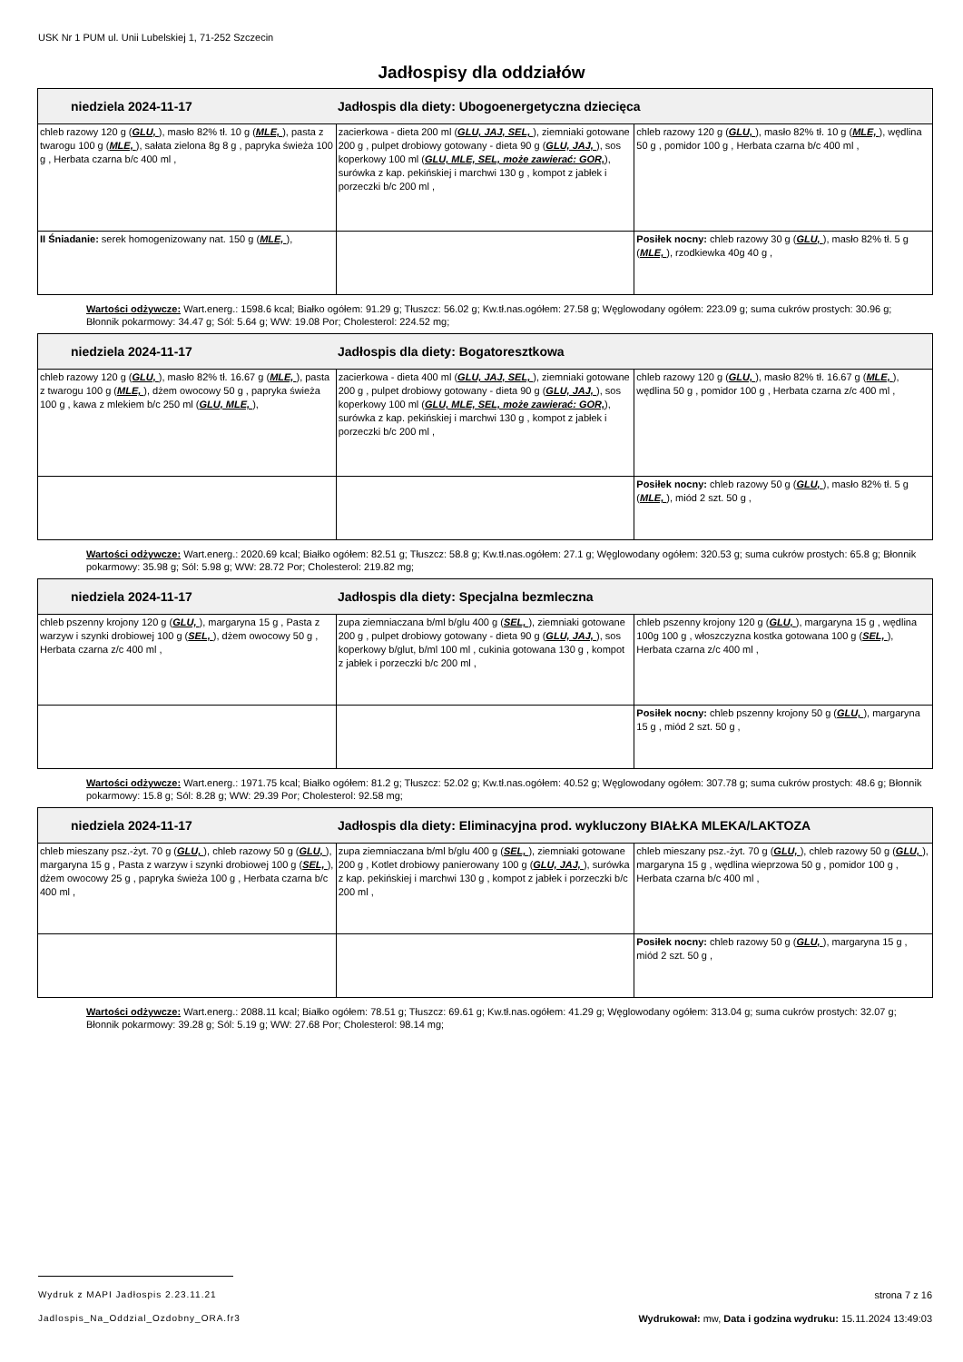USK Nr 1 PUM ul. Unii Lubelskiej 1, 71-252 Szczecin
Jadłospisy dla oddziałów
| niedziela 2024-11-17 Jadłospis dla diety: Ubogoenergetyczna dziecięca | | |
| chleb razowy 120 g ( GLU, ), masło 82% tł. 10 g ( MLE, ), pasta z twarogu 100 g ( MLE, ), sałata zielona 8g 8 g , papryka świeża 100 g , Herbata czarna b/c 400 ml , | zacierkowa - dieta 200 ml ( GLU, JAJ, SEL, ), ziemniaki gotowane 200 g , pulpet drobiowy gotowany - dieta 90 g ( GLU, JAJ, ), sos koperkowy 100 ml ( GLU, MLE, SEL, może zawierać: GOR, ), surówka z kap. pekińskiej i marchwi 130 g , kompot z jabłek i porzeczki b/c 200 ml , | chleb razowy 120 g ( GLU, ), masło 82% tł. 10 g ( MLE, ), wędlina 50 g , pomidor 100 g , Herbata czarna b/c 400 ml , |
| II Śniadanie: serek homogenizowany nat. 150 g ( MLE, ), | | Posiłek nocny: chleb razowy 30 g ( GLU, ), masło 82% tł. 5 g ( MLE, ), rzodkiewka 40g 40 g , |
Wartości odżywcze: Wart.energ.: 1598.6 kcal; Białko ogółem: 91.29 g; Tłuszcz: 56.02 g; Kw.tł.nas.ogółem: 27.58 g; Węglowodany ogółem: 223.09 g; suma cukrów prostych: 30.96 g; Błonnik pokarmowy: 34.47 g; Sól: 5.64 g; WW: 19.08 Por; Cholesterol: 224.52 mg;
| niedziela 2024-11-17 Jadłospis dla diety: Bogatoresztkowa | | |
| chleb razowy 120 g ( GLU, ), masło 82% tł. 16.67 g ( MLE, ), pasta z twarogu 100 g ( MLE, ), dżem owocowy 50 g , papryka świeża 100 g , kawa z mlekiem b/c 250 ml ( GLU, MLE, ), | zacierkowa - dieta 400 ml ( GLU, JAJ, SEL, ), ziemniaki gotowane 200 g , pulpet drobiowy gotowany - dieta 90 g ( GLU, JAJ, ), sos koperkowy 100 ml ( GLU, MLE, SEL, może zawierać: GOR, ), surówka z kap. pekińskiej i marchwi 130 g , kompot z jabłek i porzeczki b/c 200 ml , | chleb razowy 120 g ( GLU, ), masło 82% tł. 16.67 g ( MLE, ), wędlina 50 g , pomidor 100 g , Herbata czarna z/c 400 ml , |
| | | Posiłek nocny: chleb razowy 50 g ( GLU, ), masło 82% tł. 5 g ( MLE, ), miód 2 szt. 50 g , |
Wartości odżywcze: Wart.energ.: 2020.69 kcal; Białko ogółem: 82.51 g; Tłuszcz: 58.8 g; Kw.tł.nas.ogółem: 27.1 g; Węglowodany ogółem: 320.53 g; suma cukrów prostych: 65.8 g; Błonnik pokarmowy: 35.98 g; Sól: 5.98 g; WW: 28.72 Por; Cholesterol: 219.82 mg;
| niedziela 2024-11-17 Jadłospis dla diety: Specjalna bezmleczna | | |
| chleb pszenny krojony 120 g ( GLU, ), margaryna 15 g , Pasta z warzyw i szynki drobiowej 100 g ( SEL, ), dżem owocowy 50 g , Herbata czarna z/c 400 ml , | zupa ziemniaczana b/ml b/glu 400 g ( SEL, ), ziemniaki gotowane 200 g , pulpet drobiowy gotowany - dieta 90 g ( GLU, JAJ, ), sos koperkowy b/glut, b/ml 100 ml , cukinia gotowana 130 g , kompot z jabłek i porzeczki b/c 200 ml , | chleb pszenny krojony 120 g ( GLU, ), margaryna 15 g , wędlina 100g 100 g , włoszczyzna kostka gotowana 100 g ( SEL, ), Herbata czarna z/c 400 ml , |
| | | Posiłek nocny: chleb pszenny krojony 50 g ( GLU, ), margaryna 15 g , miód 2 szt. 50 g , |
Wartości odżywcze: Wart.energ.: 1971.75 kcal; Białko ogółem: 81.2 g; Tłuszcz: 52.02 g; Kw.tł.nas.ogółem: 40.52 g; Węglowodany ogółem: 307.78 g; suma cukrów prostych: 48.6 g; Błonnik pokarmowy: 15.8 g; Sól: 8.28 g; WW: 29.39 Por; Cholesterol: 92.58 mg;
| niedziela 2024-11-17 Jadłospis dla diety: Eliminacyjna prod. wykluczony BIAŁKA MLEKA/LAKTOZA | | |
| chleb mieszany psz.-żyt. 70 g ( GLU, ), chleb razowy 50 g ( GLU, ), margaryna 15 g , Pasta z warzyw i szynki drobiowej 100 g ( SEL, ), dżem owocowy 25 g , papryka świeża 100 g , Herbata czarna b/c 400 ml , | zupa ziemniaczana b/ml b/glu 400 g ( SEL, ), ziemniaki gotowane 200 g , Kotlet drobiowy panierowany 100 g ( GLU, JAJ, ), surówka z kap. pekińskiej i marchwi 130 g , kompot z jabłek i porzeczki b/c 200 ml , | chleb mieszany psz.-żyt. 70 g ( GLU, ), chleb razowy 50 g ( GLU, ), margaryna 15 g , wędlina wieprzowa 50 g , pomidor 100 g , Herbata czarna b/c 400 ml , |
| | | Posiłek nocny: chleb razowy 50 g ( GLU, ), margaryna 15 g , miód 2 szt. 50 g , |
Wartości odżywcze: Wart.energ.: 2088.11 kcal; Białko ogółem: 78.51 g; Tłuszcz: 69.61 g; Kw.tł.nas.ogółem: 41.29 g; Węglowodany ogółem: 313.04 g; suma cukrów prostych: 32.07 g; Błonnik pokarmowy: 39.28 g; Sól: 5.19 g; WW: 27.68 Por; Cholesterol: 98.14 mg;
Wydruk z MAPI Jadłospis 2.23.11.21 strona 7 z 16
Jadlospis_Na_Oddzial_Ozdobny_ORA.fr3 Wydrukował: mw, Data i godzina wydruku: 15.11.2024 13:49:03